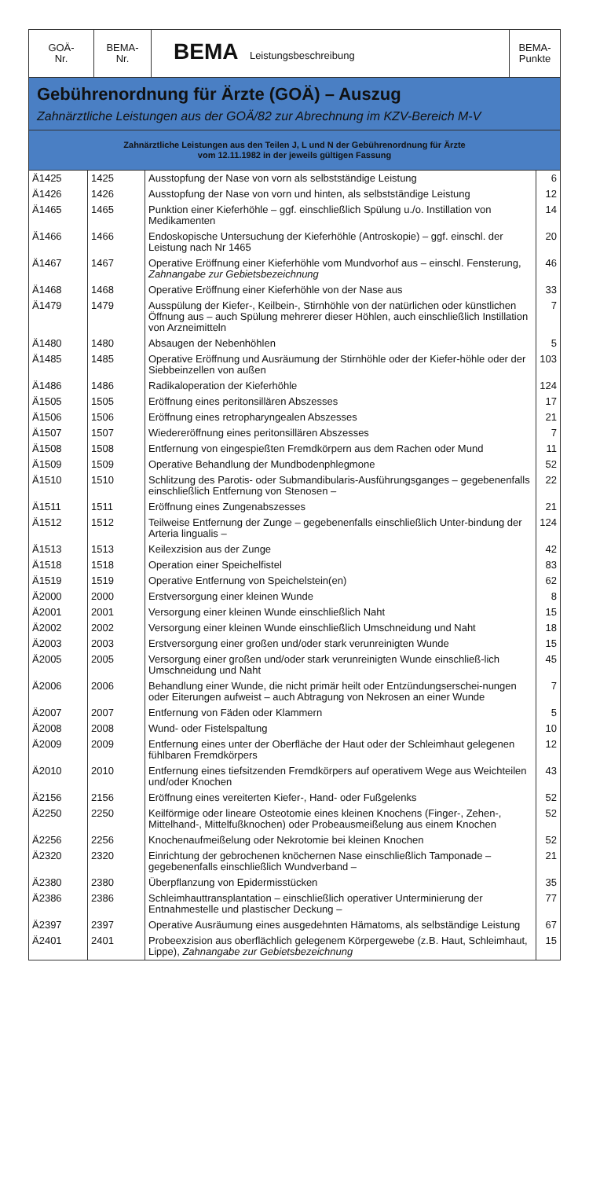| GOÄ- Nr. | BEMA- Nr. | BEMA Leistungsbeschreibung | BEMA- Punkte |
| --- | --- | --- | --- |
Gebührenordnung für Ärzte (GOÄ) – Auszug
Zahnärztliche Leistungen aus der GOÄ/82 zur Abrechnung im KZV-Bereich M-V
Zahnärztliche Leistungen aus den Teilen J, L und N der Gebührenordnung für Ärzte
vom 12.11.1982 in der jeweils gültigen Fassung
| Ä1425 | 1425 | Ausstopfung der Nase von vorn als selbstständige Leistung | 6 |
| Ä1426 | 1426 | Ausstopfung der Nase von vorn und hinten, als selbstständige Leistung | 12 |
| Ä1465 | 1465 | Punktion einer Kieferhöhle – ggf. einschließlich Spülung u./o. Instillation von Medikamenten | 14 |
| Ä1466 | 1466 | Endoskopische Untersuchung der Kieferhöhle (Antroskopie) – ggf. einschl. der Leistung nach Nr 1465 | 20 |
| Ä1467 | 1467 | Operative Eröffnung einer Kieferhöhle vom Mundvorhof aus – einschl. Fensterung, Zahnangabe zur Gebietsbezeichnung | 46 |
| Ä1468 | 1468 | Operative Eröffnung einer Kieferhöhle von der Nase aus | 33 |
| Ä1479 | 1479 | Ausspülung der Kiefer-, Keilbein-, Stirnhöhle von der natürlichen oder künstlichen Öffnung aus – auch Spülung mehrerer dieser Höhlen, auch einschließlich Instillation von Arzneimitteln | 7 |
| Ä1480 | 1480 | Absaugen der Nebenhöhlen | 5 |
| Ä1485 | 1485 | Operative Eröffnung und Ausräumung der Stirnhöhle oder der Kiefer-höhle oder der Siebbeinzellen von außen | 103 |
| Ä1486 | 1486 | Radikaloperation der Kieferhöhle | 124 |
| Ä1505 | 1505 | Eröffnung eines peritonsillären Abszesses | 17 |
| Ä1506 | 1506 | Eröffnung eines retropharyngealen Abszesses | 21 |
| Ä1507 | 1507 | Wiedereröffnung eines peritonsillären Abszesses | 7 |
| Ä1508 | 1508 | Entfernung von eingespießten Fremdkörpern aus dem Rachen oder Mund | 11 |
| Ä1509 | 1509 | Operative Behandlung der Mundbodenphlegmone | 52 |
| Ä1510 | 1510 | Schlitzung des Parotis- oder Submandibularis-Ausführungsganges – gegebenenfalls einschließlich Entfernung von Stenosen – | 22 |
| Ä1511 | 1511 | Eröffnung eines Zungenabszesses | 21 |
| Ä1512 | 1512 | Teilweise Entfernung der Zunge – gegebenenfalls einschließlich Unter-bindung der Arteria lingualis – | 124 |
| Ä1513 | 1513 | Keilexzision aus der Zunge | 42 |
| Ä1518 | 1518 | Operation einer Speichelfistel | 83 |
| Ä1519 | 1519 | Operative Entfernung von Speichelstein(en) | 62 |
| Ä2000 | 2000 | Erstversorgung einer kleinen Wunde | 8 |
| Ä2001 | 2001 | Versorgung einer kleinen Wunde einschließlich Naht | 15 |
| Ä2002 | 2002 | Versorgung einer kleinen Wunde einschließlich Umschneidung und Naht | 18 |
| Ä2003 | 2003 | Erstversorgung einer großen und/oder stark verunreinigten Wunde | 15 |
| Ä2005 | 2005 | Versorgung einer großen und/oder stark verunreinigten Wunde einschließ-lich Umschneidung und Naht | 45 |
| Ä2006 | 2006 | Behandlung einer Wunde, die nicht primär heilt oder Entzündungserschei-nungen oder Eiterungen aufweist – auch Abtragung von Nekrosen an einer Wunde | 7 |
| Ä2007 | 2007 | Entfernung von Fäden oder Klammern | 5 |
| Ä2008 | 2008 | Wund- oder Fistelspaltung | 10 |
| Ä2009 | 2009 | Entfernung eines unter der Oberfläche der Haut oder der Schleimhaut gelegenen fühlbaren Fremdkörpers | 12 |
| Ä2010 | 2010 | Entfernung eines tiefsitzenden Fremdkörpers auf operativem Wege aus Weichteilen und/oder Knochen | 43 |
| Ä2156 | 2156 | Eröffnung eines vereiterten Kiefer-, Hand- oder Fußgelenks | 52 |
| Ä2250 | 2250 | Keilförmige oder lineare Osteotomie eines kleinen Knochens (Finger-, Zehen-, Mittelhand-, Mittelfußknochen) oder Probeausmeißelung aus einem Knochen | 52 |
| Ä2256 | 2256 | Knochenaufmeißelung oder Nekrotomie bei kleinen Knochen | 52 |
| Ä2320 | 2320 | Einrichtung der gebrochenen knöchernen Nase einschließlich Tamponade – gegebenenfalls einschließlich Wundverband – | 21 |
| Ä2380 | 2380 | Überpflanzung von Epidermisstücken | 35 |
| Ä2386 | 2386 | Schleimhauttransplantation – einschließlich operativer Unterminierung der Entnahmestelle und plastischer Deckung – | 77 |
| Ä2397 | 2397 | Operative Ausräumung eines ausgedehnten Hämatoms, als selbständige Leistung | 67 |
| Ä2401 | 2401 | Probeexzision aus oberflächlich gelegenem Körpergewebe (z.B. Haut, Schleimhaut, Lippe), Zahnangabe zur Gebietsbezeichnung | 15 |